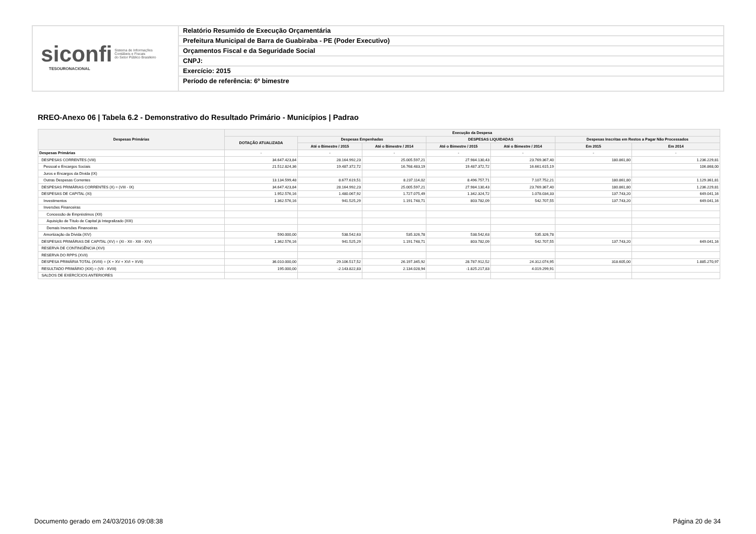siconfi Sistema de Informações
Contábeis e Fiscais
do Setor Público Brasileiro
TESOURONACIONAL
Relatório Resumido de Execução Orçamentária
Prefeitura Municipal de Barra de Guabiraba - PE (Poder Executivo)
Orçamentos Fiscal e da Seguridade Social
CNPJ:
Exercício: 2015
Período de referência: 6º bimestre
RREO-Anexo 06 | Tabela 6.2 - Demonstrativo do Resultado Primário - Municípios | Padrao
| Despesas Primárias | Execução da Despesa | | | | | | |
| --- | --- | --- | --- | --- | --- | --- | --- |
| | DOTAÇÃO ATUALIZADA | Despesas Empenhadas | | DESPESAS LIQUIDADAS | | Despesas Inscritas em Restos a Pagar Não Processados | |
| | | Até o Bimestre / 2015 | Até o Bimestre / 2014 | Até o Bimestre / 2015 | Até o Bimestre / 2014 | Em 2015 | Em 2014 |
| Despesas Primárias | - | - | - | - | - | - | - |
| DESPESAS CORRENTES (VIII) | 34.647.423,84 | 28.164.992,23 | 25.005.597,21 | 27.984.130,43 | 23.769.367,40 | 180.861,80 | 1.236.229,81 |
| Pessoal e Encargos Sociais | 21.512.824,36 | 19.487.372,72 | 16.768.483,19 | 19.487.372,72 | 16.661.615,19 | | 106.868,00 |
| Juros e Encargos da Dívida (IX) | | | | | | | |
| Outras Despesas Correntes | 13.134.599,48 | 8.677.619,51 | 8.237.114,02 | 8.496.757,71 | 7.107.752,21 | 180.861,80 | 1.129.361,81 |
| DESPESAS PRIMÁRIAS CORRENTES (X) = (VIII - IX) | 34.647.423,84 | 28.164.992,23 | 25.005.597,21 | 27.984.130,43 | 23.769.367,40 | 180.861,80 | 1.236.229,81 |
| DESPESAS DE CAPITAL (XI) | 1.952.576,16 | 1.480.067,92 | 1.727.075,49 | 1.342.324,72 | 1.078.034,33 | 137.743,20 | 649.041,16 |
| Investimentos | 1.362.576,16 | 941.525,29 | 1.191.748,71 | 803.782,09 | 542.707,55 | 137.743,20 | 649.041,16 |
| Inversões Financeiras | | | | | | | |
| Concessão de Empréstimos (XII) | | | | | | | |
| Aquisição de Título de Capital já Integralizado (XIII) | | | | | | | |
| Demais Inversões Financeiras | | | | | | | |
| Amortização da Dívida (XIV) | 590.000,00 | 538.542,63 | 535.326,78 | 538.542,63 | 535.326,78 | | |
| DESPESAS PRIMÁRIAS DE CAPITAL (XV) = (XI - XII - XIII - XIV) | 1.362.576,16 | 941.525,29 | 1.191.748,71 | 803.782,09 | 542.707,55 | 137.743,20 | 649.041,16 |
| RESERVA DE CONTINGÊNCIA (XVI) | | | | | | | |
| RESERVA DO RPPS (XVII) | | | | | | | |
| DESPESA PRIMÁRIA TOTAL (XVIII) = (X + XV + XVI + XVII) | 36.010.000,00 | 29.106.517,52 | 26.197.345,92 | 28.787.912,52 | 24.312.074,95 | 318.605,00 | 1.885.270,97 |
| RESULTADO PRIMÁRIO (XIX) = (VII - XVIII) | 195.000,00 | -2.143.822,83 | 2.134.028,94 | -1.825.217,83 | 4.019.299,91 | | |
| SALDOS DE EXERCÍCIOS ANTERIORES | | | | | | | |
Documento gerado em 24/03/2016 09:08:38
Página 20 de 34